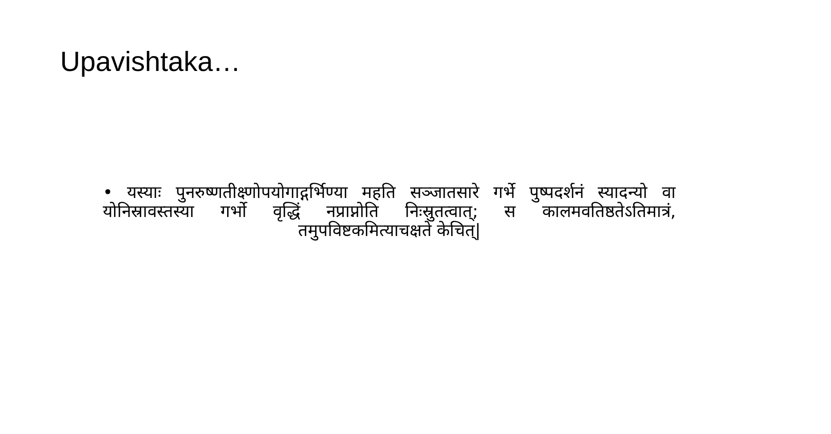Upavishtaka…
• यस्याः पुनरुष्णतीक्ष्णोपयोगाद्गर्भिण्या महति सञ्जातसारे गर्भे पुष्पदर्शनं स्यादन्यो वा योनिस्रावस्तस्या गर्भो वृद्धिं नप्राप्नोति निःस्रुतत्वात्; स कालमवतिष्ठतेऽतिमात्रं, तमुपविष्टकमित्याचक्षते केचित्|